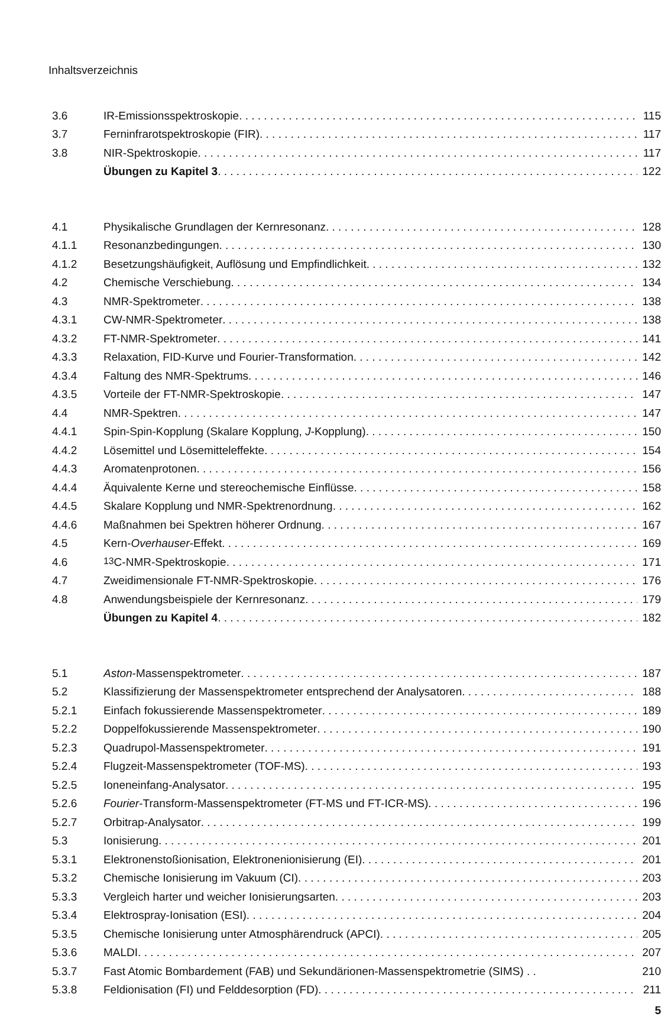Inhaltsverzeichnis
3.6 IR-Emissionsspektroskopie 115
3.7 Ferninfrarotspektroskopie (FIR) 117
3.8 NIR-Spektroskopie 117
Übungen zu Kapitel 3 122
4.1 Physikalische Grundlagen der Kernresonanz 128
4.1.1 Resonanzbedingungen 130
4.1.2 Besetzungshäufigkeit, Auflösung und Empfindlichkeit 132
4.2 Chemische Verschiebung 134
4.3 NMR-Spektrometer 138
4.3.1 CW-NMR-Spektrometer 138
4.3.2 FT-NMR-Spektrometer 141
4.3.3 Relaxation, FID-Kurve und Fourier-Transformation 142
4.3.4 Faltung des NMR-Spektrums 146
4.3.5 Vorteile der FT-NMR-Spektroskopie 147
4.4 NMR-Spektren 147
4.4.1 Spin-Spin-Kopplung (Skalare Kopplung, J -Kopplung) 150
4.4.2 Lösemittel und Lösemitteleffekte 154
4.4.3 Aromatenprotonen 156
4.4.4 Äquivalente Kerne und stereochemische Einflüsse 158
4.4.5 Skalare Kopplung und NMR-Spektrenordnung 162
4.4.6 Maßnahmen bei Spektren höherer Ordnung 167
4.5 Kern- Overhauser -Effekt 169
4.6<sup>13</sup>C-NMR-Spektroskopie 171
4.7 Zweidimensionale FT-NMR-Spektroskopie 176
4.8 Anwendungsbeispiele der Kernresonanz 179
Übungen zu Kapitel 4 182
5.1 Aston -Massenspektrometer 187
5.2 Klassifizierung der Massenspektrometer entsprechend der Analysatoren 188
5.2.1 Einfach fokussierende Massenspektrometer 189
5.2.2 Doppelfokussierende Massenspektrometer 190
5.2.3 Quadrupol-Massenspektrometer 191
5.2.4 Flugzeit-Massenspektrometer (TOF-MS) 193
5.2.5 Ioneneinfang-Analysator 195
5.2.6 Fourier -Transform-Massenspektrometer (FT-MS und FT-ICR-MS) 196
5.2.7 Orbitrap-Analysator 199
5.3 Ionisierung 201
5.3.1 Elektronenstoßionisation, Elektronenionisierung (EI) 201
5.3.2 Chemische Ionisierung im Vakuum (CI) 203
5.3.3 Vergleich harter und weicher Ionisierungsarten 203
5.3.4 Elektrospray-Ionisation (ESI) 204
5.3.5 Chemische Ionisierung unter Atmosphärendruck (APCI) 205
5.3.6 MALDI 207
5.3.7 Fast Atomic Bombardement (FAB) und Sekundärionen-Massenspektrometrie (SIMS) . . 210
5.3.8 Feldionisation (FI) und Felddesorption (FD) 211
5